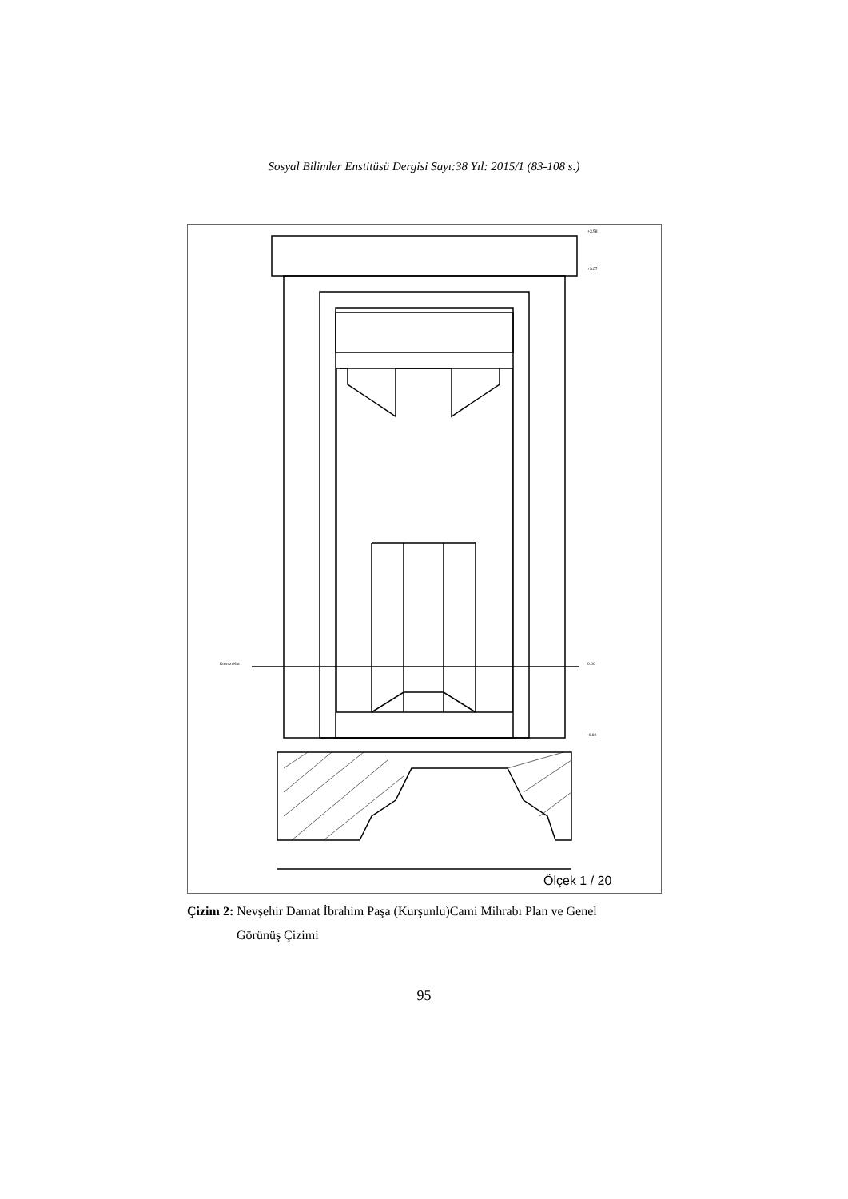Sosyal Bilimler Enstitüsü Dergisi Sayı:38 Yıl: 2015/1 (83-108 s.)
+3.58
+3.27
Kırmızı Kot
0.00
-0.60
Ölçek 1 / 20
Çizim 2: Nevşehir Damat İbrahim Paşa (Kurşunlu)Cami Mihrabı Plan ve Genel
Görünüş Çizimi
95